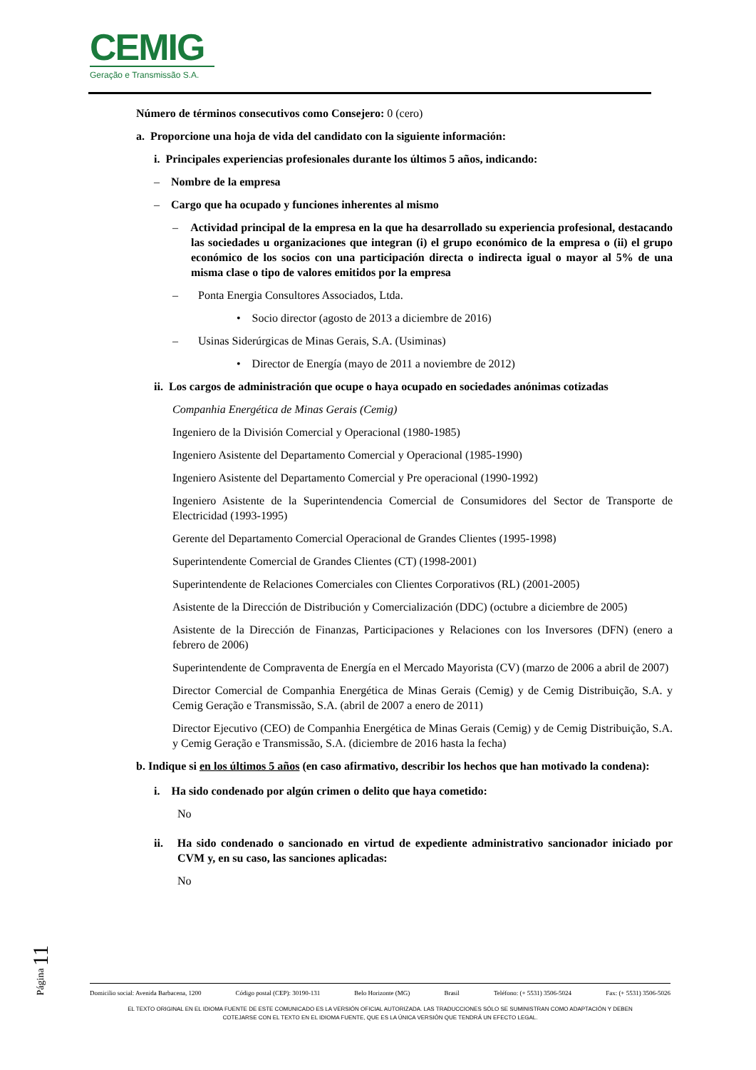CEMIG
Geração e Transmissão S.A.
Número de términos consecutivos como Consejero: 0 (cero)
a. Proporcione una hoja de vida del candidato con la siguiente información:
i. Principales experiencias profesionales durante los últimos 5 años, indicando:
– Nombre de la empresa
– Cargo que ha ocupado y funciones inherentes al mismo
– Actividad principal de la empresa en la que ha desarrollado su experiencia profesional, destacando las sociedades u organizaciones que integran (i) el grupo económico de la empresa o (ii) el grupo económico de los socios con una participación directa o indirecta igual o mayor al 5% de una misma clase o tipo de valores emitidos por la empresa
– Ponta Energia Consultores Associados, Ltda.
• Socio director (agosto de 2013 a diciembre de 2016)
– Usinas Siderúrgicas de Minas Gerais, S.A. (Usiminas)
• Director de Energía (mayo de 2011 a noviembre de 2012)
ii. Los cargos de administración que ocupe o haya ocupado en sociedades anónimas cotizadas
Companhia Energética de Minas Gerais (Cemig)
Ingeniero de la División Comercial y Operacional (1980-1985)
Ingeniero Asistente del Departamento Comercial y Operacional (1985-1990)
Ingeniero Asistente del Departamento Comercial y Pre operacional (1990-1992)
Ingeniero Asistente de la Superintendencia Comercial de Consumidores del Sector de Transporte de Electricidad (1993-1995)
Gerente del Departamento Comercial Operacional de Grandes Clientes (1995-1998)
Superintendente Comercial de Grandes Clientes (CT) (1998-2001)
Superintendente de Relaciones Comerciales con Clientes Corporativos (RL) (2001-2005)
Asistente de la Dirección de Distribución y Comercialización (DDC) (octubre a diciembre de 2005)
Asistente de la Dirección de Finanzas, Participaciones y Relaciones con los Inversores (DFN) (enero a febrero de 2006)
Superintendente de Compraventa de Energía en el Mercado Mayorista (CV) (marzo de 2006 a abril de 2007)
Director Comercial de Companhia Energética de Minas Gerais (Cemig) y de Cemig Distribuição, S.A. y Cemig Geração e Transmissão, S.A. (abril de 2007 a enero de 2011)
Director Ejecutivo (CEO) de Companhia Energética de Minas Gerais (Cemig) y de Cemig Distribuição, S.A. y Cemig Geração e Transmissão, S.A. (diciembre de 2016 hasta la fecha)
b. Indique si en los últimos 5 años (en caso afirmativo, describir los hechos que han motivado la condena):
i. Ha sido condenado por algún crimen o delito que haya cometido:
No
ii. Ha sido condenado o sancionado en virtud de expediente administrativo sancionador iniciado por CVM y, en su caso, las sanciones aplicadas:
No
Página 11
Domicilio social: Avenida Barbacena, 1200 Código postal (CEP): 30190-131 Belo Horizonte (MG) Brasil Teléfono: (+ 5531) 3506-5024 Fax: (+ 5531) 3506-5026
EL TEXTO ORIGINAL EN EL IDIOMA FUENTE DE ESTE COMUNICADO ES LA VERSIÓN OFICIAL AUTORIZADA. LAS TRADUCCIONES SÓLO SE SUMINISTRAN COMO ADAPTACIÓN Y DEBEN
COTEJARSE CON EL TEXTO EN EL IDIOMA FUENTE, QUE ES LA ÚNICA VERSIÓN QUE TENDRÁ UN EFECTO LEGAL.